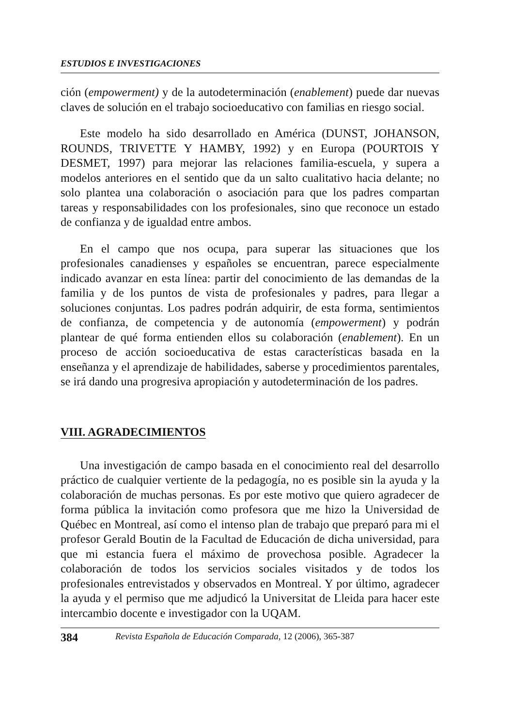ESTUDIOS E INVESTIGACIONES
ción (empowerment) y de la autodeterminación (enablement) puede dar nuevas claves de solución en el trabajo socioeducativo con familias en riesgo social.
Este modelo ha sido desarrollado en América (DUNST, JOHANSON, ROUNDS, TRIVETTE Y HAMBY, 1992) y en Europa (POURTOIS Y DESMET, 1997) para mejorar las relaciones familia-escuela, y supera a modelos anteriores en el sentido que da un salto cualitativo hacia delante; no solo plantea una colaboración o asociación para que los padres compartan tareas y responsabilidades con los profesionales, sino que reconoce un estado de confianza y de igualdad entre ambos.
En el campo que nos ocupa, para superar las situaciones que los profesionales canadienses y españoles se encuentran, parece especialmente indicado avanzar en esta línea: partir del conocimiento de las demandas de la familia y de los puntos de vista de profesionales y padres, para llegar a soluciones conjuntas. Los padres podrán adquirir, de esta forma, sentimientos de confianza, de competencia y de autonomía (empowerment) y podrán plantear de qué forma entienden ellos su colaboración (enablement). En un proceso de acción socioeducativa de estas características basada en la enseñanza y el aprendizaje de habilidades, saberse y procedimientos parentales, se irá dando una progresiva apropiación y autodeterminación de los padres.
VIII. AGRADECIMIENTOS
Una investigación de campo basada en el conocimiento real del desarrollo práctico de cualquier vertiente de la pedagogía, no es posible sin la ayuda y la colaboración de muchas personas. Es por este motivo que quiero agradecer de forma pública la invitación como profesora que me hizo la Universidad de Québec en Montreal, así como el intenso plan de trabajo que preparó para mi el profesor Gerald Boutin de la Facultad de Educación de dicha universidad, para que mi estancia fuera el máximo de provechosa posible. Agradecer la colaboración de todos los servicios sociales visitados y de todos los profesionales entrevistados y observados en Montreal. Y por último, agradecer la ayuda y el permiso que me adjudicó la Universitat de Lleida para hacer este intercambio docente e investigador con la UQAM.
384 Revista Española de Educación Comparada, 12 (2006), 365-387